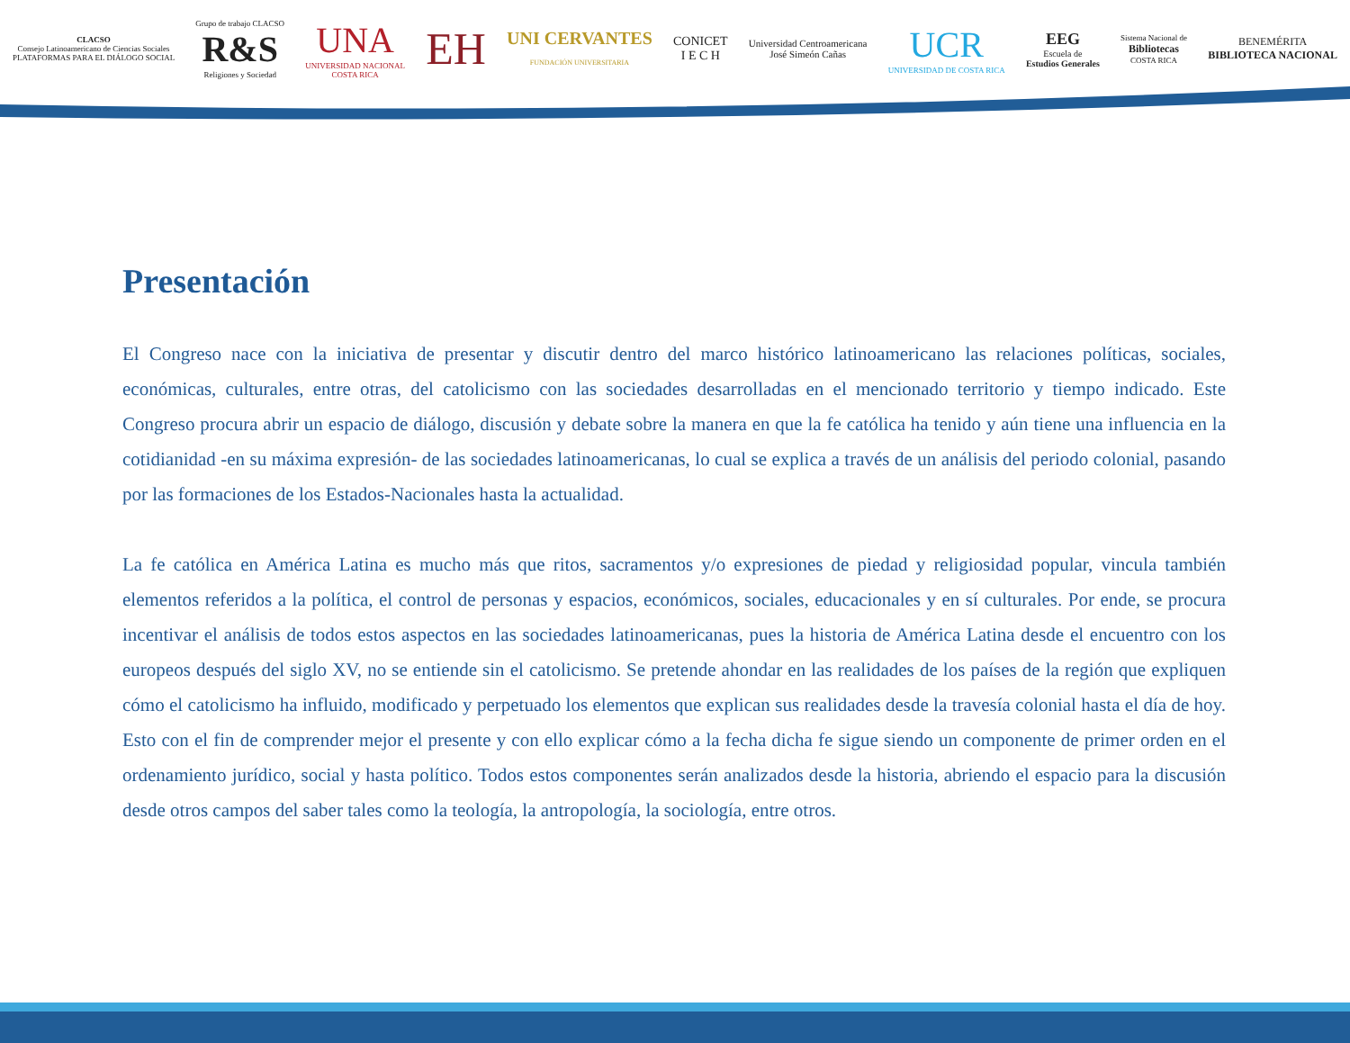CLACSO
Consejo Latinoamericano de Ciencias Sociales
PLATAFORMAS PARA EL DIÁLOGO SOCIAL
Grupo de trabajo CLACSO
R&S
Religiones y Sociedad
UNA
UNIVERSIDAD NACIONAL
COSTA RICA
EH
UNI CERVANTES
FUNDACIÓN UNIVERSITARIA
CONICET
I E C H
Universidad Centroamericana
José Simeón Cañas
UCR
UNIVERSIDAD DE COSTA RICA
EEG
Escuela de
Estudios Generales
Sistema Nacional de
Bibliotecas
COSTA RICA
BENEMÉRITA
BIBLIOTECA NACIONAL
Presentación
El Congreso nace con la iniciativa de presentar y discutir dentro del marco histórico latinoamericano las relaciones políticas, sociales, económicas, culturales, entre otras, del catolicismo con las sociedades desarrolladas en el mencionado territorio y tiempo indicado. Este Congreso procura abrir un espacio de diálogo, discusión y debate sobre la manera en que la fe católica ha tenido y aún tiene una influencia en la cotidianidad -en su máxima expresión- de las sociedades latinoamericanas, lo cual se explica a través de un análisis del periodo colonial, pasando por las formaciones de los Estados-Nacionales hasta la actualidad.
La fe católica en América Latina es mucho más que ritos, sacramentos y/o expresiones de piedad y religiosidad popular, vincula también elementos referidos a la política, el control de personas y espacios, económicos, sociales, educacionales y en sí culturales. Por ende, se procura incentivar el análisis de todos estos aspectos en las sociedades latinoamericanas, pues la historia de América Latina desde el encuentro con los europeos después del siglo XV, no se entiende sin el catolicismo. Se pretende ahondar en las realidades de los países de la región que expliquen cómo el catolicismo ha influido, modificado y perpetuado los elementos que explican sus realidades desde la travesía colonial hasta el día de hoy. Esto con el fin de comprender mejor el presente y con ello explicar cómo a la fecha dicha fe sigue siendo un componente de primer orden en el ordenamiento jurídico, social y hasta político. Todos estos componentes serán analizados desde la historia, abriendo el espacio para la discusión desde otros campos del saber tales como la teología, la antropología, la sociología, entre otros.